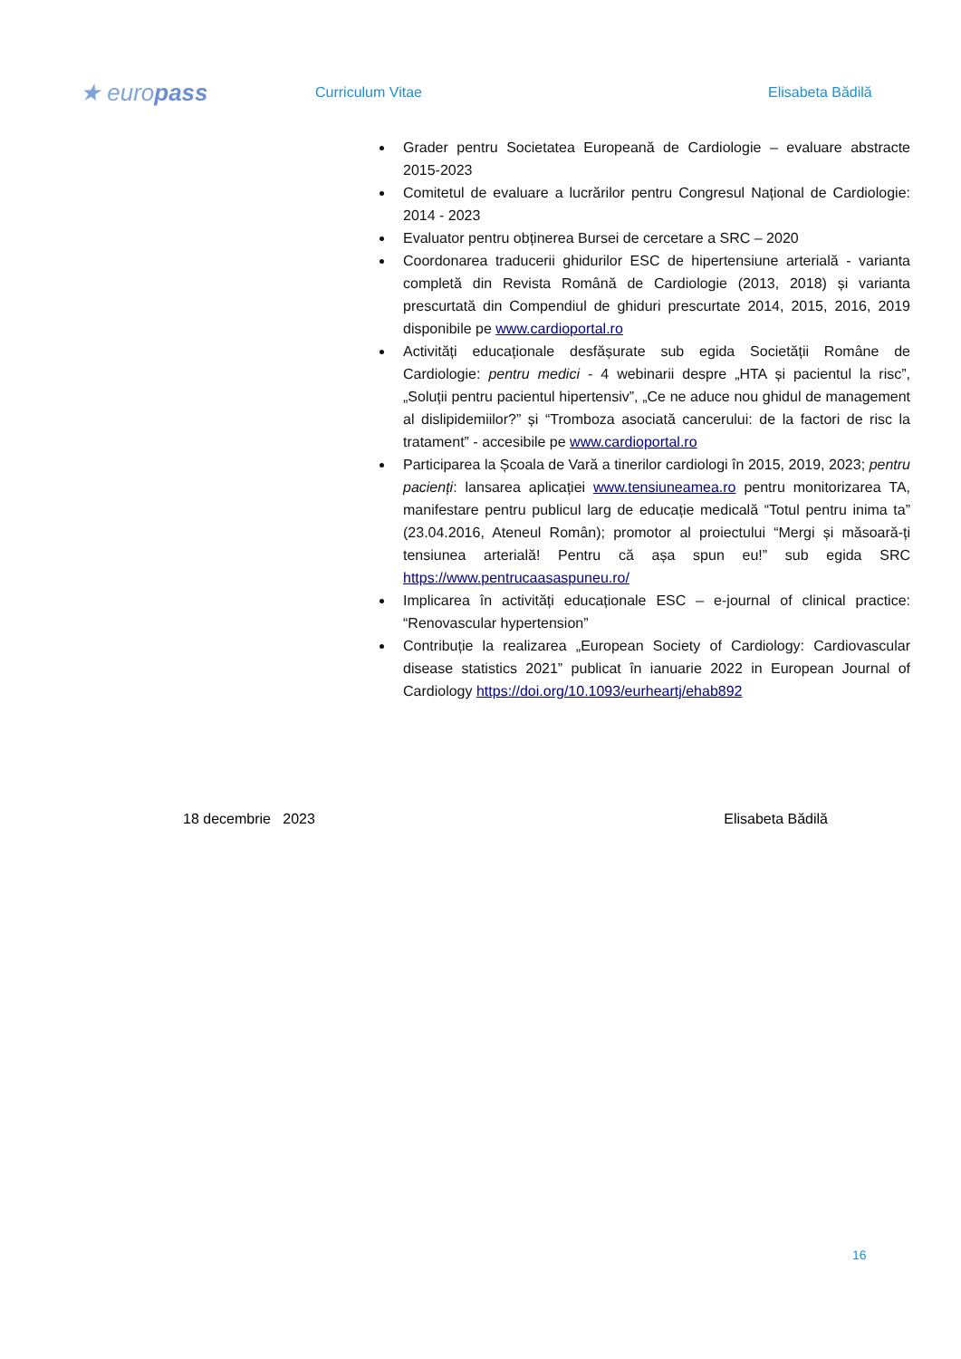★ europass
Curriculum Vitae Elisabeta Bădilă
Grader pentru Societatea Europeană de Cardiologie – evaluare abstracte 2015-2023
Comitetul de evaluare a lucrărilor pentru Congresul Național de Cardiologie: 2014 - 2023
Evaluator pentru obținerea Bursei de cercetare a SRC – 2020
Coordonarea traducerii ghidurilor ESC de hipertensiune arterială - varianta completă din Revista Română de Cardiologie (2013, 2018) și varianta prescurtată din Compendiul de ghiduri prescurtate 2014, 2015, 2016, 2019 disponibile pe www.cardioportal.ro
Activități educaționale desfășurate sub egida Societății Române de Cardiologie: pentru medici - 4 webinarii despre „HTA și pacientul la risc”, „Soluții pentru pacientul hipertensiv”, „Ce ne aduce nou ghidul de management al dislipidemiilor?” și “Tromboza asociată cancerului: de la factori de risc la tratament” - accesibile pe www.cardioportal.ro
Participarea la Școala de Vară a tinerilor cardiologi în 2015, 2019, 2023; pentru pacienți: lansarea aplicației www.tensiuneamea.ro pentru monitorizarea TA, manifestare pentru publicul larg de educație medicală “Totul pentru inima ta” (23.04.2016, Ateneul Român); promotor al proiectului “Mergi și măsoară-ți tensiunea arterială! Pentru că așa spun eu!” sub egida SRC https://www.pentrucaasaspuneu.ro/
Implicarea în activități educaționale ESC – e-journal of clinical practice: “Renovascular hypertension”
Contribuție la realizarea „European Society of Cardiology: Cardiovascular disease statistics 2021” publicat în ianuarie 2022 in European Journal of Cardiology https://doi.org/10.1093/eurheartj/ehab892
18 decembrie 2023 Elisabeta Bădilă
16